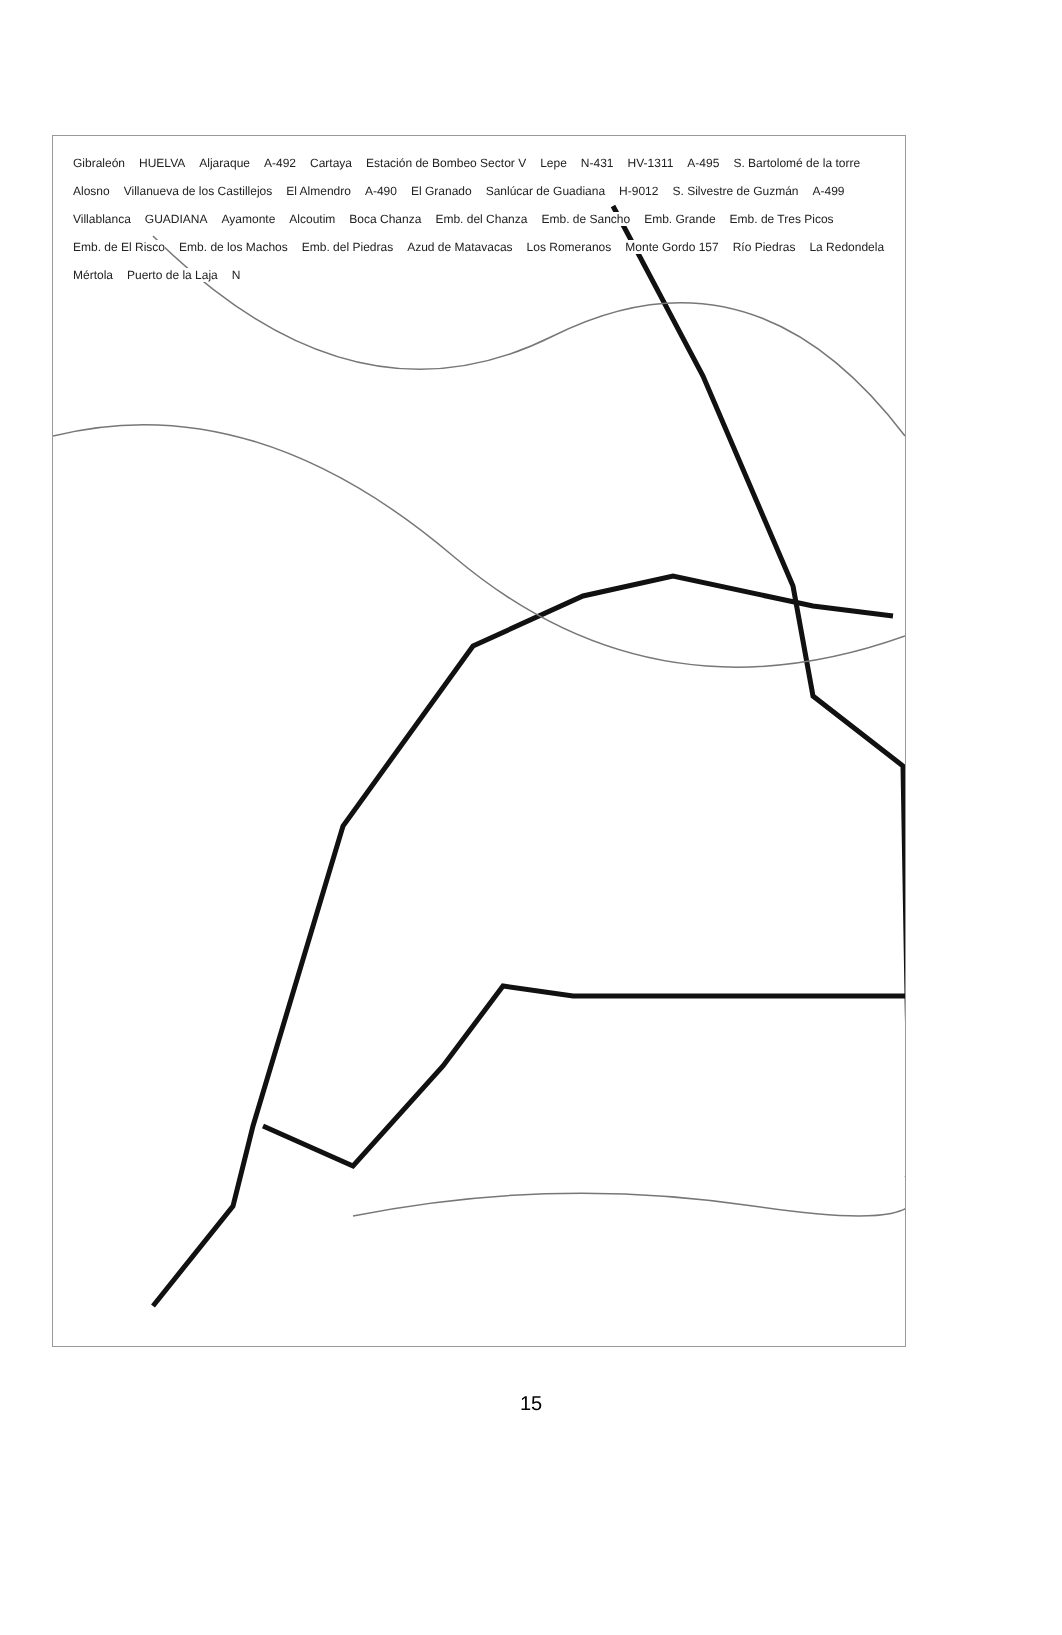Gibraleón HUELVA Aljaraque A-492 Cartaya Estación de Bombeo Sector V Lepe N-431 HV-1311 A-495 S. Bartolomé de la torre Alosno Villanueva de los Castillejos El Almendro A-490 El Granado Sanlúcar de Guadiana H-9012 S. Silvestre de Guzmán A-499 Villablanca GUADIANA Ayamonte Alcoutim Boca Chanza Emb. del Chanza Emb. de Sancho Emb. Grande Emb. de Tres Picos Emb. de El Risco Emb. de los Machos Emb. del Piedras Azud de Matavacas Los Romeranos Monte Gordo 157 Río Piedras La Redondela Mértola Puerto de la Laja N
15